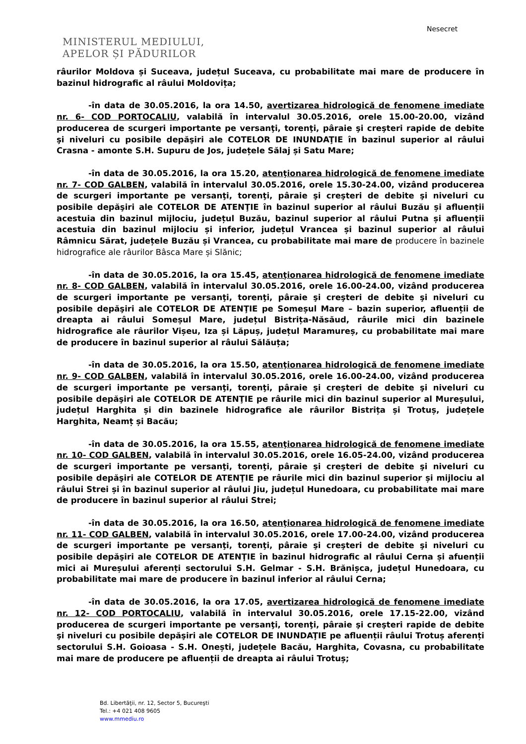Nesecret
MINISTERUL MEDIULUI,
APELOR ȘI PĂDURILOR
râurilor Moldova și Suceava, județul Suceava, cu probabilitate mai mare de producere în bazinul hidrografic al râului Moldovița;
-în data de 30.05.2016, la ora 14.50, avertizarea hidrologică de fenomene imediate nr. 6- COD PORTOCALIU, valabilă în intervalul 30.05.2016, orele 15.00-20.00, vizând producerea de scurgeri importante pe versanţi, torenţi, pâraie şi creşteri rapide de debite şi niveluri cu posibile depăşiri ale COTELOR DE INUNDAŢIE în bazinul superior al râului Crasna - amonte S.H. Supuru de Jos, județele Sălaj și Satu Mare;
-în data de 30.05.2016, la ora 15.20, atenţionarea hidrologică de fenomene imediate nr. 7- COD GALBEN, valabilă în intervalul 30.05.2016, orele 15.30-24.00, vizând producerea de scurgeri importante pe versanţi, torenţi, pâraie şi creşteri de debite şi niveluri cu posibile depăşiri ale COTELOR DE ATENŢIE în bazinul superior al râului Buzău și afluenții acestuia din bazinul mijlociu, județul Buzău, bazinul superior al râului Putna și afluenții acestuia din bazinul mijlociu și inferior, județul Vrancea și bazinul superior al râului Râmnicu Sărat, județele Buzău și Vrancea, cu probabilitate mai mare de producere în bazinele hidrografice ale râurilor Bâsca Mare și Slănic;
-în data de 30.05.2016, la ora 15.45, atenţionarea hidrologică de fenomene imediate nr. 8- COD GALBEN, valabilă în intervalul 30.05.2016, orele 16.00-24.00, vizând producerea de scurgeri importante pe versanţi, torenţi, pâraie şi creşteri de debite şi niveluri cu posibile depăşiri ale COTELOR DE ATENŢIE pe Someșul Mare – bazin superior, afluenții de dreapta ai râului Someșul Mare, județul Bistrița-Năsăud, râurile mici din bazinele hidrografice ale râurilor Vișeu, Iza și Lăpuș, județul Maramureș, cu probabilitate mai mare de producere în bazinul superior al râului Sălăuța;
-în data de 30.05.2016, la ora 15.50, atenţionarea hidrologică de fenomene imediate nr. 9- COD GALBEN, valabilă în intervalul 30.05.2016, orele 16.00-24.00, vizând producerea de scurgeri importante pe versanţi, torenţi, pâraie şi creşteri de debite şi niveluri cu posibile depăşiri ale COTELOR DE ATENŢIE pe râurile mici din bazinul superior al Mureșului, județul Harghita și din bazinele hidrografice ale râurilor Bistrița și Trotuș, județele Harghita, Neamț și Bacău;
-în data de 30.05.2016, la ora 15.55, atenţionarea hidrologică de fenomene imediate nr. 10- COD GALBEN, valabilă în intervalul 30.05.2016, orele 16.05-24.00, vizând producerea de scurgeri importante pe versanţi, torenţi, pâraie şi creşteri de debite şi niveluri cu posibile depăşiri ale COTELOR DE ATENŢIE pe râurile mici din bazinul superior și mijlociu al râului Strei și în bazinul superior al râului Jiu, județul Hunedoara, cu probabilitate mai mare de producere în bazinul superior al râului Strei;
-în data de 30.05.2016, la ora 16.50, atenţionarea hidrologică de fenomene imediate nr. 11- COD GALBEN, valabilă în intervalul 30.05.2016, orele 17.00-24.00, vizând producerea de scurgeri importante pe versanţi, torenţi, pâraie şi creşteri de debite şi niveluri cu posibile depăşiri ale COTELOR DE ATENŢIE în bazinul hidrografic al râului Cerna și afuenții mici ai Mureșului aferenți sectorului S.H. Gelmar - S.H. Brănișca, județul Hunedoara, cu probabilitate mai mare de producere în bazinul inferior al râului Cerna;
-în data de 30.05.2016, la ora 17.05, avertizarea hidrologică de fenomene imediate nr. 12- COD PORTOCALIU, valabilă în intervalul 30.05.2016, orele 17.15-22.00, vizând producerea de scurgeri importante pe versanţi, torenţi, pâraie şi creşteri rapide de debite şi niveluri cu posibile depăşiri ale COTELOR DE INUNDAŢIE pe afluenții râului Trotuș aferenți sectorului S.H. Goioasa - S.H. Onești, județele Bacău, Harghita, Covasna, cu probabilitate mai mare de producere pe afluenții de dreapta ai râului Trotuș;
Bd. Libertăţii, nr. 12, Sector 5, Bucureşti
Tel.: +4 021 408 9605
www.mmediu.ro